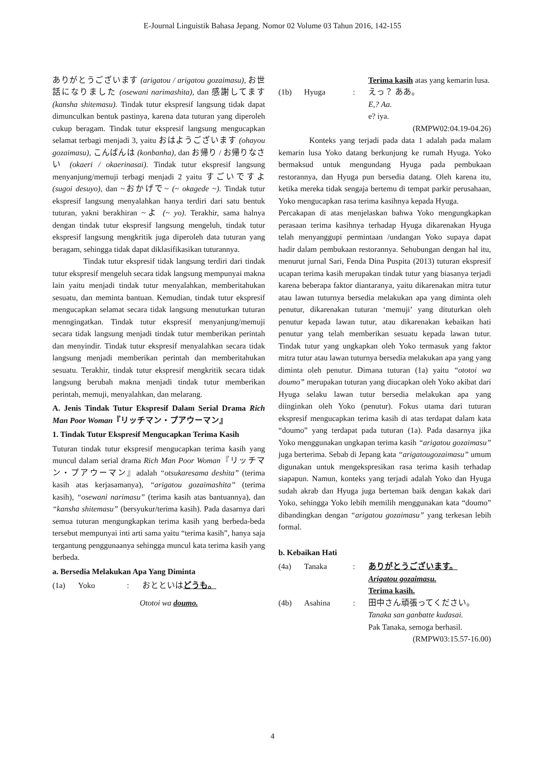E-Journal Linguistik Bahasa Jepang. Nomor 02 Volume 03 Tahun 2016, 142-155
ありがとうございます (arigatou / arigatou gozaimasu), お世話になりました (osewani narimashita), dan 感謝してます (kansha shitemasu). Tindak tutur ekspresif langsung tidak dapat dimunculkan bentuk pastinya, karena data tuturan yang diperoleh cukup beragam. Tindak tutur ekspresif langsung mengucapkan selamat terbagi menjadi 3, yaitu おはようございます (ohayou gozaimasu), こんばんは (konbanha), dan お帰り / お帰りなさい (okaeri / okaerinasai). Tindak tutur ekspresif langsung menyanjung/memuji terbagi menjadi 2 yaitu すごいですよ (sugoi desuyo), dan ~おかげで~ (~ okagede ~). Tindak tutur ekspresif langsung menyalahkan hanya terdiri dari satu bentuk tuturan, yakni berakhiran ~よ (~ yo). Terakhir, sama halnya dengan tindak tutur ekspresif langsung mengeluh, tindak tutur ekspresif langsung mengkritik juga diperoleh data tuturan yang beragam, sehingga tidak dapat diklasifikasikan tuturannya.
Tindak tutur ekspresif tidak langsung terdiri dari tindak tutur ekspresif mengeluh secara tidak langsung mempunyai makna lain yaitu menjadi tindak tutur menyalahkan, memberitahukan sesuatu, dan meminta bantuan. Kemudian, tindak tutur ekspresif mengucapkan selamat secara tidak langsung menuturkan tuturan menngingatkan. Tindak tutur ekspresif menyanjung/memuji secara tidak langsung menjadi tindak tutur memberikan perintah dan menyindir. Tindak tutur ekspresif menyalahkan secara tidak langsung menjadi memberikan perintah dan memberitahukan sesuatu. Terakhir, tindak tutur ekspresif mengkritik secara tidak langsung berubah makna menjadi tindak tutur memberikan perintah, memuji, menyalahkan, dan melarang.
A. Jenis Tindak Tutur Ekspresif Dalam Serial Drama Rich Man Poor Woman『リッチマン・プアウーマン』
1. Tindak Tutur Ekspresif Mengucapkan Terima Kasih
Tuturan tindak tutur ekspresif mengucapkan terima kasih yang muncul dalam serial drama Rich Man Poor Woman『リッチマン・プアウーマン』adalah “otsukaresama deshita” (terima kasih atas kerjasamanya), “arigatou gozaimashita” (terima kasih), “osewani narimasu” (terima kasih atas bantuannya), dan “kansha shitemasu” (bersyukur/terima kasih). Pada dasarnya dari semua tuturan mengungkapkan terima kasih yang berbeda-beda tersebut mempunyai inti arti sama yaitu “terima kasih”, hanya saja tergantung penggunaanya sehingga muncul kata terima kasih yang berbeda.
a. Bersedia Melakukan Apa Yang Diminta
(1a) Yoko: おとといはどうも。
Ototoi wa doumo.
Terima kasih atas yang kemarin lusa. (1b) Hyuga: えっ？ ああ。
E,? Aa.
e? iya.
(RMPW02:04.19-04.26)
Konteks yang terjadi pada data 1 adalah pada malam kemarin lusa Yoko datang berkunjung ke rumah Hyuga. Yoko bermaksud untuk mengundang Hyuga pada pembukaan restorannya, dan Hyuga pun bersedia datang. Oleh karena itu, ketika mereka tidak sengaja bertemu di tempat parkir perusahaan, Yoko mengucapkan rasa terima kasihnya kepada Hyuga.
Percakapan di atas menjelaskan bahwa Yoko mengungkapkan perasaan terima kasihnya terhadap Hyuga dikarenakan Hyuga telah menyanggupi permintaan /undangan Yoko supaya dapat hadir dalam pembukaan restorannya. Sehubungan dengan hal itu, menurut jurnal Sari, Fenda Dina Puspita (2013) tuturan ekspresif ucapan terima kasih merupakan tindak tutur yang biasanya terjadi karena beberapa faktor diantaranya, yaitu dikarenakan mitra tutur atau lawan tuturnya bersedia melakukan apa yang diminta oleh penutur, dikarenakan tuturan ‘memuji’ yang dituturkan oleh penutur kepada lawan tutur, atau dikarenakan kebaikan hati penutur yang telah memberikan sesuatu kepada lawan tutur. Tindak tutur yang ungkapkan oleh Yoko termasuk yang faktor mitra tutur atau lawan tuturnya bersedia melakukan apa yang yang diminta oleh penutur. Dimana tuturan (1a) yaitu “ototoi wa doumo” merupakan tuturan yang diucapkan oleh Yoko akibat dari Hyuga selaku lawan tutur bersedia melakukan apa yang diinginkan oleh Yoko (penutur). Fokus utama dari tuturan ekspresif mengucapkan terima kasih di atas terdapat dalam kata “doumo” yang terdapat pada tuturan (1a). Pada dasarnya jika Yoko menggunakan ungkapan terima kasih “arigatou gozaimasu” juga berterima. Sebab di Jepang kata “arigatougozaimasu” umum digunakan untuk mengekspresikan rasa terima kasih terhadap siapapun. Namun, konteks yang terjadi adalah Yoko dan Hyuga sudah akrab dan Hyuga juga berteman baik dengan kakak dari Yoko, sehingga Yoko lebih memilih menggunakan kata “doumo” dibandingkan dengan “arigatou gozaimasu” yang terkesan lebih formal.
b. Kebaikan Hati
(4a) Tanaka: ありがとうございます。
Arigatou gozaimasu.
Terima kasih. (4b) Asahina: 田中さん頑張ってください。
Tanaka san ganbatte kudasai.
Pak Tanaka, semoga berhasil.
(RMPW03:15.57-16.00)
4